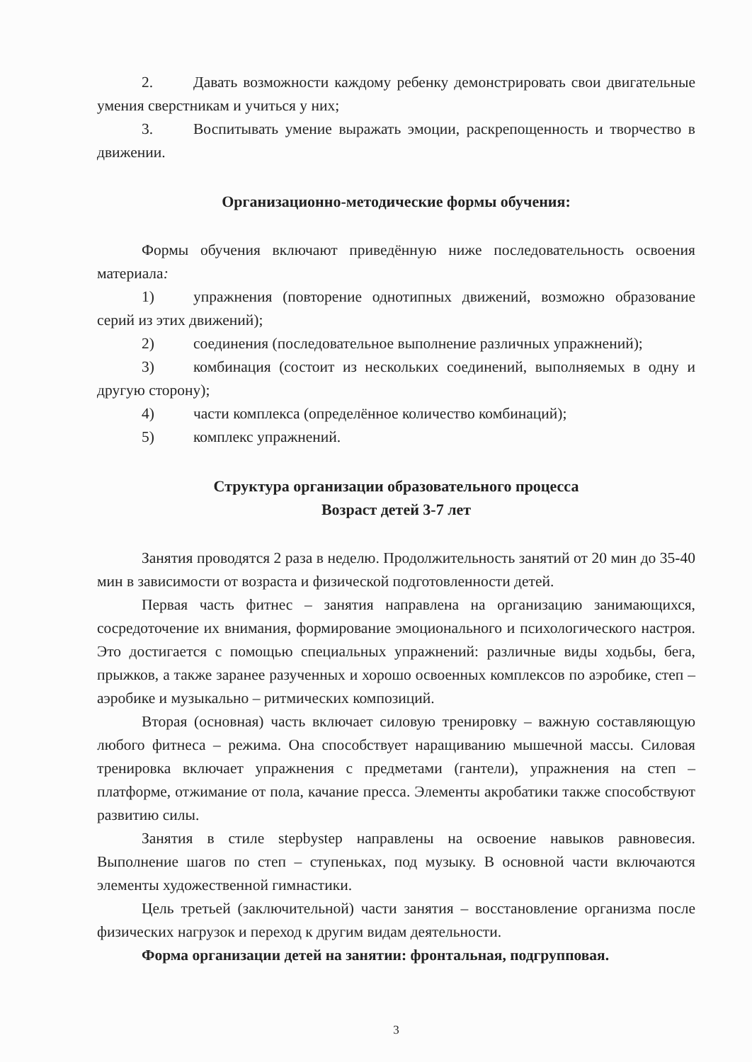2. Давать возможности каждому ребенку демонстрировать свои двигательные умения сверстникам и учиться у них;
3. Воспитывать умение выражать эмоции, раскрепощенность и творчество в движении.
Организационно-методические формы обучения:
Формы обучения включают приведённую ниже последовательность освоения материала:
1) упражнения (повторение однотипных движений, возможно образование серий из этих движений);
2) соединения (последовательное выполнение различных упражнений);
3) комбинация (состоит из нескольких соединений, выполняемых в одну и другую сторону);
4) части комплекса (определённое количество комбинаций);
5) комплекс упражнений.
Структура организации образовательного процесса
Возраст детей 3-7 лет
Занятия проводятся 2 раза в неделю. Продолжительность занятий от 20 мин до 35-40 мин в зависимости от возраста и физической подготовленности детей.
Первая часть фитнес – занятия направлена на организацию занимающихся, сосредоточение их внимания, формирование эмоционального и психологического настроя. Это достигается с помощью специальных упражнений: различные виды ходьбы, бега, прыжков, а также заранее разученных и хорошо освоенных комплексов по аэробике, степ – аэробике и музыкально – ритмических композиций.
Вторая (основная) часть включает силовую тренировку – важную составляющую любого фитнеса – режима. Она способствует наращиванию мышечной массы. Силовая тренировка включает упражнения с предметами (гантели), упражнения на степ – платформе, отжимание от пола, качание пресса. Элементы акробатики также способствуют развитию силы.
Занятия в стиле stepbystep направлены на освоение навыков равновесия. Выполнение шагов по степ – ступеньках, под музыку. В основной части включаются элементы художественной гимнастики.
Цель третьей (заключительной) части занятия – восстановление организма после физических нагрузок и переход к другим видам деятельности.
Форма организации детей на занятии: фронтальная, подгрупповая.
3